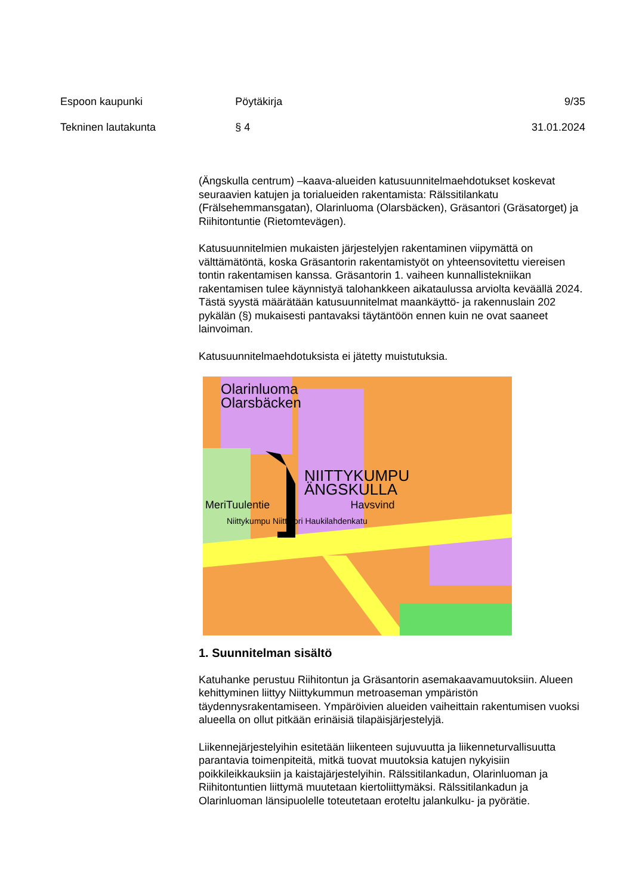Espoon kaupunki Pöytäkirja 9/35
Tekninen lautakunta § 4 31.01.2024
(Ängskulla centrum) –kaava-alueiden katusuunnitelmaehdotukset koskevat seuraavien katujen ja torialueiden rakentamista: Rälssitilankatu (Frälsehemmansgatan), Olarinluoma (Olarsbäcken), Gräsantori (Gräsatorget) ja Riihitontuntie (Rietomtevägen).
Katusuunnitelmien mukaisten järjestelyjen rakentaminen viipymättä on välttämätöntä, koska Gräsantorin rakentamistyöt on yhteensovitettu viereisen tontin rakentamisen kanssa. Gräsantorin 1. vaiheen kunnallistekniikan rakentamisen tulee käynnistyä talohankkeen aikataulussa arviolta keväällä 2024. Tästä syystä määrätään katusuunnitelmat maankäyttö- ja rakennuslain 202 pykälän (§) mukaisesti pantavaksi täytäntöön ennen kuin ne ovat saaneet lainvoiman.
Katusuunnitelmaehdotuksista ei jätetty muistutuksia.
Olarinluoma
Olarsbäcken
NIITTYKUMPU
ÄNGSKULLA
MeriTuulentie Havsvind
Niittykumpu Niittytori Haukilahdenkatu
1. Suunnitelman sisältö
Katuhanke perustuu Riihitontun ja Gräsantorin asemakaavamuutoksiin. Alueen kehittyminen liittyy Niittykummun metroaseman ympäristön täydennysrakentamiseen. Ympäröivien alueiden vaiheittain rakentumisen vuoksi alueella on ollut pitkään erinäisiä tilapäisjärjestelyjä.
Liikennejärjestelyihin esitetään liikenteen sujuvuutta ja liikenneturvallisuutta parantavia toimenpiteitä, mitkä tuovat muutoksia katujen nykyisiin poikkileikkauksiin ja kaistajärjestelyihin. Rälssitilankadun, Olarinluoman ja Riihitontuntien liittymä muutetaan kiertoliittymäksi. Rälssitilankadun ja Olarinluoman länsipuolelle toteutetaan eroteltu jalankulku- ja pyörätie.